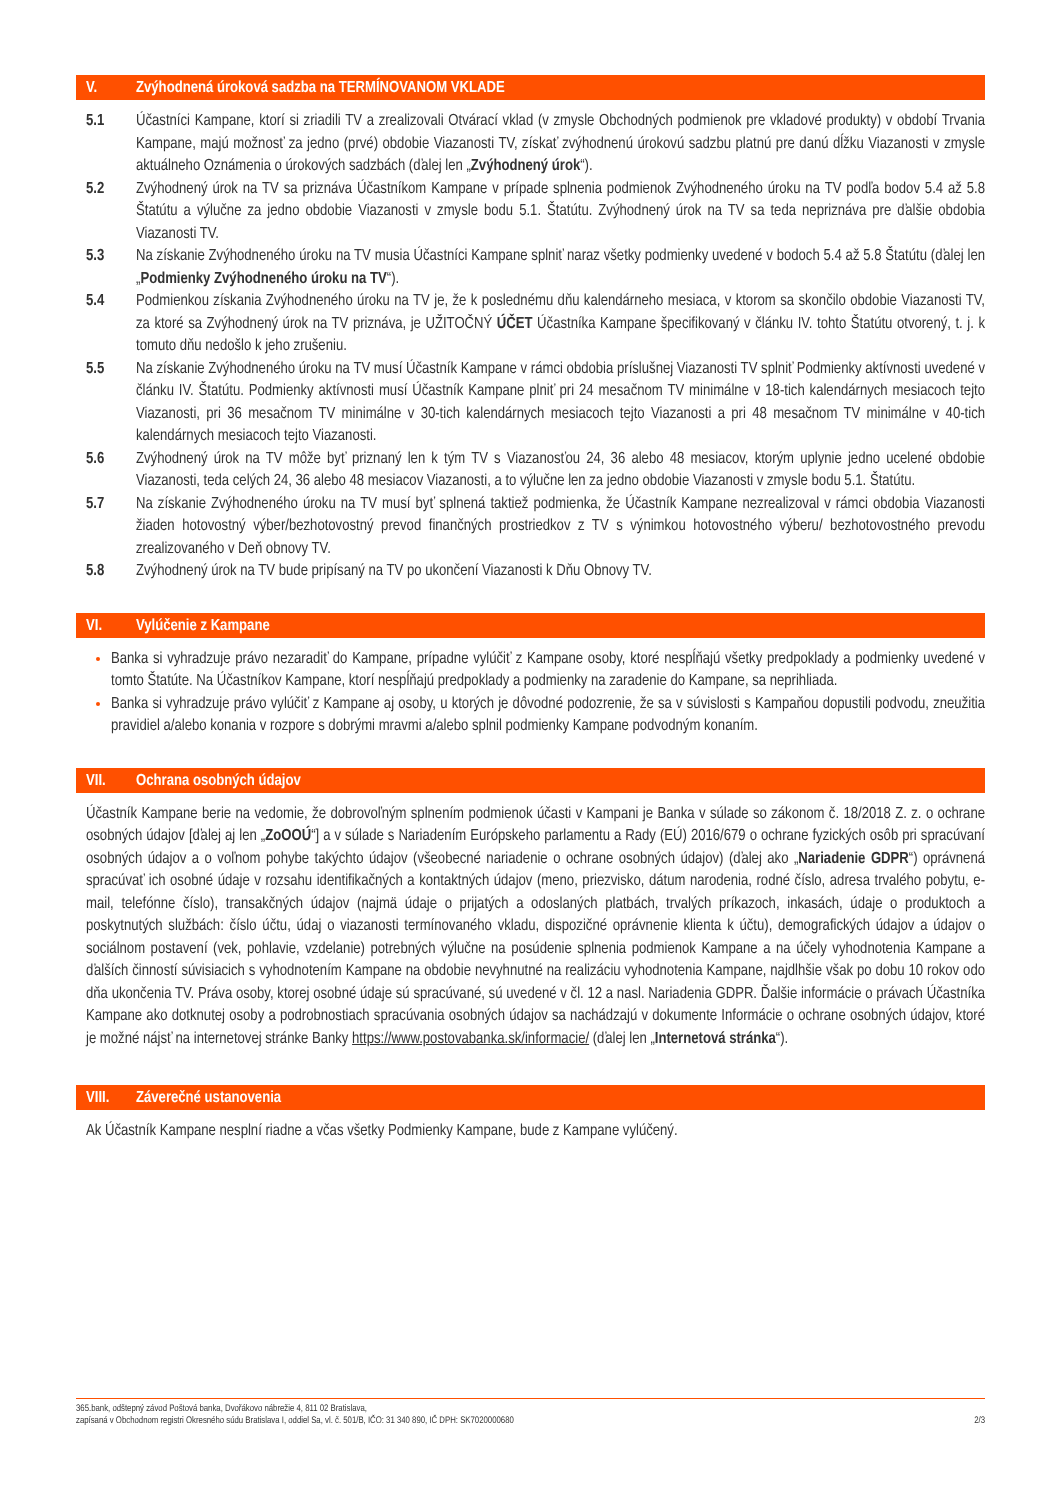V. Zvýhodnená úroková sadzba na TERMÍNOVANOM VKLADE
5.1 Účastníci Kampane, ktorí si zriadili TV a zrealizovali Otvárací vklad (v zmysle Obchodných podmienok pre vkladové produkty) v období Trvania Kampane, majú možnosť za jedno (prvé) obdobie Viazanosti TV, získať zvýhodnenú úrokovú sadzbu platnú pre danú dĺžku Viazanosti v zmysle aktuálneho Oznámenia o úrokových sadzbách (ďalej len „Zvýhodnený úrok“).
5.2 Zvýhodnený úrok na TV sa priznáva Účastníkom Kampane v prípade splnenia podmienok Zvýhodneného úroku na TV podľa bodov 5.4 až 5.8 Štatútu a výlučne za jedno obdobie Viazanosti v zmysle bodu 5.1. Štatútu. Zvýhodnený úrok na TV sa teda nepriznáva pre ďalšie obdobia Viazanosti TV.
5.3 Na získanie Zvýhodneného úroku na TV musia Účastníci Kampane splniť naraz všetky podmienky uvedené v bodoch 5.4 až 5.8 Štatútu (ďalej len „Podmienky Zvýhodneného úroku na TV“).
5.4 Podmienkou získania Zvýhodneného úroku na TV je, že k poslednému dňu kalendárneho mesiaca, v ktorom sa skončilo obdobie Viazanosti TV, za ktoré sa Zvýhodnený úrok na TV priznáva, je UŽITOČNÝ ÚČET Účastníka Kampane špecifikovaný v článku IV. tohto Štatútu otvorený, t. j. k tomuto dňu nedošlo k jeho zrušeniu.
5.5 Na získanie Zvýhodneného úroku na TV musí Účastník Kampane v rámci obdobia príslušnej Viazanosti TV splniť Podmienky aktívnosti uvedené v článku IV. Štatútu. Podmienky aktívnosti musí Účastník Kampane plniť pri 24 mesačnom TV minimálne v 18-tich kalendárnych mesiacoch tejto Viazanosti, pri 36 mesačnom TV minimálne v 30-tich kalendárnych mesiacoch tejto Viazanosti a pri 48 mesačnom TV minimálne v 40-tich kalendárnych mesiacoch tejto Viazanosti.
5.6 Zvýhodnený úrok na TV môže byť priznaný len k tým TV s Viazanosťou 24, 36 alebo 48 mesiacov, ktorým uplynie jedno ucelené obdobie Viazanosti, teda celých 24, 36 alebo 48 mesiacov Viazanosti, a to výlučne len za jedno obdobie Viazanosti v zmysle bodu 5.1. Štatútu.
5.7 Na získanie Zvýhodneného úroku na TV musí byť splnená taktiež podmienka, že Účastník Kampane nezrealizoval v rámci obdobia Viazanosti žiaden hotovostný výber/bezhotovostný prevod finančných prostriedkov z TV s výnimkou hotovostného výberu/ bezhotovostného prevodu zrealizovaného v Deň obnovy TV.
5.8 Zvýhodnený úrok na TV bude pripísaný na TV po ukončení Viazanosti k Dňu Obnovy TV.
VI. Vylúčenie z Kampane
Banka si vyhradzuje právo nezaradiť do Kampane, prípadne vylúčiť z Kampane osoby, ktoré nespĺňajú všetky predpoklady a podmienky uvedené v tomto Štatúte. Na Účastníkov Kampane, ktorí nespĺňajú predpoklady a podmienky na zaradenie do Kampane, sa neprihliada.
Banka si vyhradzuje právo vylúčiť z Kampane aj osoby, u ktorých je dôvodné podozrenie, že sa v súvislosti s Kampaňou dopustili podvodu, zneužitia pravidiel a/alebo konania v rozpore s dobrými mravmi a/alebo splnil podmienky Kampane podvodným konaním.
VII. Ochrana osobných údajov
Účastník Kampane berie na vedomie, že dobrovoľným splnením podmienok účasti v Kampani je Banka v súlade so zákonom č. 18/2018 Z. z. o ochrane osobných údajov [ďalej aj len „ZoOOÚ“] a v súlade s Nariadením Európskeho parlamentu a Rady (EÚ) 2016/679 o ochrane fyzických osôb pri spracúvaní osobných údajov a o voľnom pohybe takýchto údajov (všeobecné nariadenie o ochrane osobných údajov) (ďalej ako „Nariadenie GDPR“) oprávnená spracúvať ich osobné údaje v rozsahu identifikačných a kontaktných údajov (meno, priezvisko, dátum narodenia, rodné číslo, adresa trvalého pobytu, e-mail, telefónne číslo), transakčných údajov (najmä údaje o prijatých a odoslaných platbách, trvalých príkazoch, inkasách, údaje o produktoch a poskytnutých službách: číslo účtu, údaj o viazanosti termínovaného vkladu, dispozičné oprávnenie klienta k účtu), demografických údajov a údajov o sociálnom postavení (vek, pohlavie, vzdelanie) potrebných výlučne na posúdenie splnenia podmienok Kampane a na účely vyhodnotenia Kampane a ďalších činností súvisiacich s vyhodnotením Kampane na obdobie nevyhnutné na realizáciu vyhodnotenia Kampane, najdlhšie však po dobu 10 rokov odo dňa ukončenia TV. Práva osoby, ktorej osobné údaje sú spracúvané, sú uvedené v čl. 12 a nasl. Nariadenia GDPR. Ďalšie informácie o právach Účastníka Kampane ako dotknutej osoby a podrobnostiach spracúvania osobných údajov sa nachádzajú v dokumente Informácie o ochrane osobných údajov, ktoré je možné nájsť na internetovej stránke Banky https://www.postovabanka.sk/informacie/ (ďalej len „Internetová stránka“).
VIII. Záverečné ustanovenia
Ak Účastník Kampane nesplní riadne a včas všetky Podmienky Kampane, bude z Kampane vylúčený.
365.bank, odštepný závod Poštová banka, Dvořákovo nábrežie 4, 811 02 Bratislava,
zapísaná v Obchodnom registri Okresného súdu Bratislava I, oddiel Sa, vl. č. 501/B, IČO: 31 340 890, IČ DPH: SK7020000680
2/3